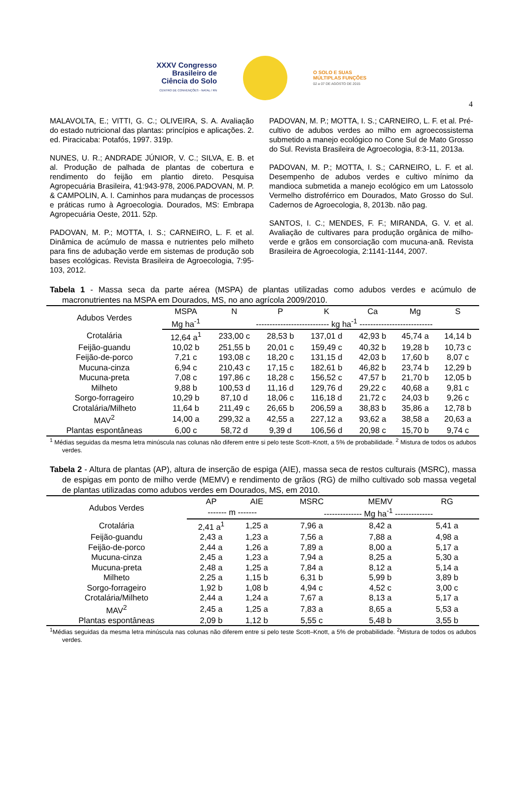4
XXXV Congresso
Brasileiro de
Ciência do Solo
CENTRO DE CONVENÇÕES - NATAL / RN
O SOLO E SUAS
MÚLTIPLAS FUNÇÕES
02 a 07 DE AGOSTO DE 2015
MALAVOLTA, E.; VITTI, G. C.; OLIVEIRA, S. A. Avaliação do estado nutricional das plantas: princípios e aplicações. 2. ed. Piracicaba: Potafós, 1997. 319p.
NUNES, U. R.; ANDRADE JÚNIOR, V. C.; SILVA, E. B. et al. Produção de palhada de plantas de cobertura e rendimento do feijão em plantio direto. Pesquisa Agropecuária Brasileira, 41:943-978, 2006.PADOVAN, M. P. & CAMPOLIN, A. I. Caminhos para mudanças de processos e práticas rumo à Agroecologia. Dourados, MS: Embrapa Agropecuária Oeste, 2011. 52p.
PADOVAN, M. P.; MOTTA, I. S.; CARNEIRO, L. F. et al. Dinâmica de acúmulo de massa e nutrientes pelo milheto para fins de adubação verde em sistemas de produção sob bases ecológicas. Revista Brasileira de Agroecologia, 7:95-103, 2012.
PADOVAN, M. P.; MOTTA, I. S.; CARNEIRO, L. F. et al. Pré-cultivo de adubos verdes ao milho em agroecossistema submetido a manejo ecológico no Cone Sul de Mato Grosso do Sul. Revista Brasileira de Agroecologia, 8:3-11, 2013a.
PADOVAN, M. P.; MOTTA, I. S.; CARNEIRO, L. F. et al. Desempenho de adubos verdes e cultivo mínimo da mandioca submetida a manejo ecológico em um Latossolo Vermelho distroférrico em Dourados, Mato Grosso do Sul. Cadernos de Agroecologia, 8, 2013b. não pag.
SANTOS, I. C.; MENDES, F. F.; MIRANDA, G. V. et al. Avaliação de cultivares para produção orgânica de milho-verde e grãos em consorciação com mucuna-anã. Revista Brasileira de Agroecologia, 2:1141-1144, 2007.
Tabela 1 - Massa seca da parte aérea (MSPA) de plantas utilizadas como adubos verdes e acúmulo de macronutrientes na MSPA em Dourados, MS, no ano agrícola 2009/2010.
| Adubos Verdes | MSPA | N | P | K | Ca | Mg | S |
| --- | --- | --- | --- | --- | --- | --- | --- |
| | Mg ha<sup>-1</sup> | --------------------------- kg ha<sup>-1</sup> --------------------------- | | | | | |
| Crotalária | 12,64 a<sup>1</sup> | 233,00 c | 28,53 b | 137,01 d | 42,93 b | 45,74 a | 14,14 b |
| Feijão-guandu | 10,02 b | 251,55 b | 20,01 c | 159,49 c | 40,32 b | 19,28 b | 10,73 c |
| Feijão-de-porco | 7,21 c | 193,08 c | 18,20 c | 131,15 d | 42,03 b | 17,60 b | 8,07 c |
| Mucuna-cinza | 6,94 c | 210,43 c | 17,15 c | 182,61 b | 46,82 b | 23,74 b | 12,29 b |
| Mucuna-preta | 7,08 c | 197,86 c | 18,28 c | 156,52 c | 47,57 b | 21,70 b | 12,05 b |
| Milheto | 9,88 b | 100,53 d | 11,16 d | 129,76 d | 29,22 c | 40,68 a | 9,81 c |
| Sorgo-forrageiro | 10,29 b | 87,10 d | 18,06 c | 116,18 d | 21,72 c | 24,03 b | 9,26 c |
| Crotalária/Milheto | 11,64 b | 211,49 c | 26,65 b | 206,59 a | 38,83 b | 35,86 a | 12,78 b |
| MAV<sup>2</sup> | 14,00 a | 299,32 a | 42,55 a | 227,12 a | 93,62 a | 38,58 a | 20,63 a |
| Plantas espontâneas | 6,00 c | 58,72 d | 9,39 d | 106,56 d | 20,98 c | 15,70 b | 9,74 c |
<sup>1</sup> Médias seguidas da mesma letra minúscula nas colunas não diferem entre si pelo teste Scott–Knott, a 5% de probabilidade. <sup>2</sup> Mistura de todos os adubos verdes.
Tabela 2 - Altura de plantas (AP), altura de inserção de espiga (AIE), massa seca de restos culturais (MSRC), massa de espigas em ponto de milho verde (MEMV) e rendimento de grãos (RG) de milho cultivado sob massa vegetal de plantas utilizadas como adubos verdes em Dourados, MS, em 2010.
| Adubos Verdes | AP | AIE | MSRC | MEMV | RG |
| --- | --- | --- | --- | --- | --- |
| | ------- m ------- | | -------------- Mg ha<sup>-1</sup> -------------- | | |
| Crotalária | 2,41 a<sup>1</sup> | 1,25 a | 7,96 a | 8,42 a | 5,41 a |
| Feijão-guandu | 2,43 a | 1,23 a | 7,56 a | 7,88 a | 4,98 a |
| Feijão-de-porco | 2,44 a | 1,26 a | 7,89 a | 8,00 a | 5,17 a |
| Mucuna-cinza | 2,45 a | 1,23 a | 7,94 a | 8,25 a | 5,30 a |
| Mucuna-preta | 2,48 a | 1,25 a | 7,84 a | 8,12 a | 5,14 a |
| Milheto | 2,25 a | 1,15 b | 6,31 b | 5,99 b | 3,89 b |
| Sorgo-forrageiro | 1,92 b | 1,08 b | 4,94 c | 4,52 c | 3,00 c |
| Crotalária/Milheto | 2,44 a | 1,24 a | 7,67 a | 8,13 a | 5,17 a |
| MAV<sup>2</sup> | 2,45 a | 1,25 a | 7,83 a | 8,65 a | 5,53 a |
| Plantas espontâneas | 2,09 b | 1,12 b | 5,55 c | 5,48 b | 3,55 b |
<sup>1</sup> Médias seguidas da mesma letra minúscula nas colunas não diferem entre si pelo teste Scott–Knott, a 5% de probabilidade. <sup>2</sup>Mistura de todos os adubos verdes.